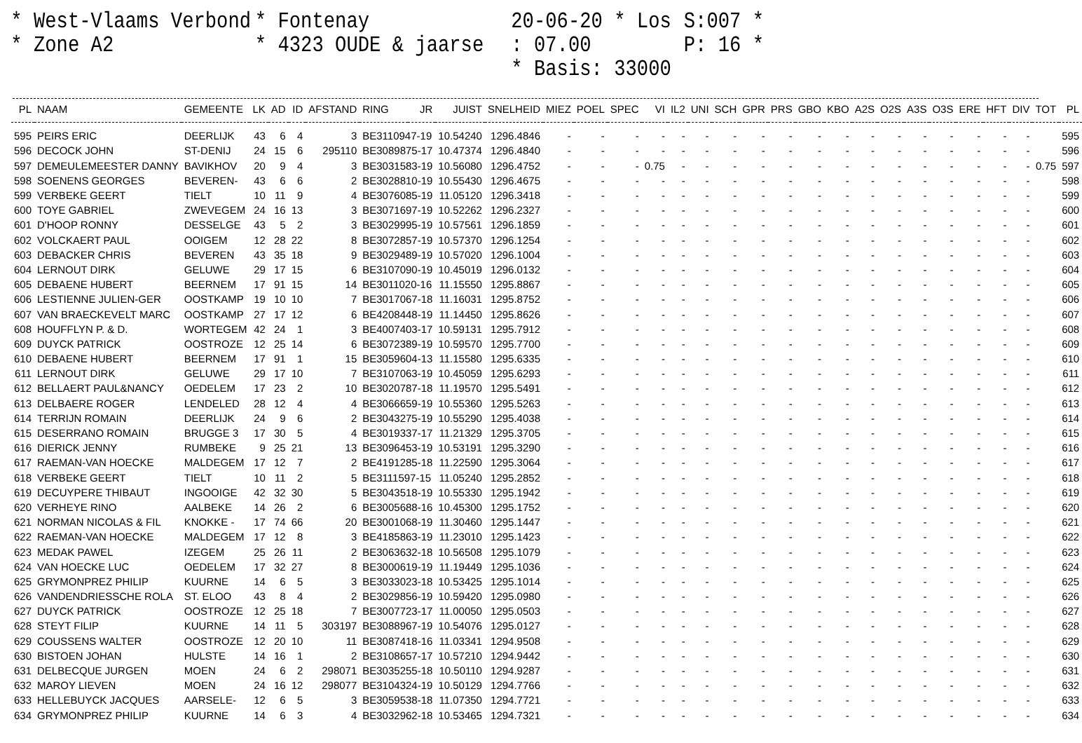* West-Vlaams Verbond
* Zone A2
* Fontenay
* 4323 OUDE & jaarse
20-06-20 * Los : 07.00
* Basis: 33000
S:007 *
P: 16 *
| PL | NAAM | GEMEENTE | LK | AD | ID | AFSTAND | RING | JR | JUIST | SNELHEID | MIEZ | POEL | SPEC | VI | IL2 | UNI | SCH | GPR | PRS | GBO | KBO | A2S | O2S | A3S | O3S | ERE | HFT | DIV | TOT | PL |
| --- | --- | --- | --- | --- | --- | --- | --- | --- | --- | --- | --- | --- | --- | --- | --- | --- | --- | --- | --- | --- | --- | --- | --- | --- | --- | --- | --- | --- | --- | --- |
| 595 | PEIRS ERIC | DEERLIJK | 43 | 6 | 4 | 3 | BE3110947-19 | | 10.54240 | 1296.4846 | - | - | - | - | - | - | - | - | - | - | - | - | - | - | - | - | - | - | | 595 |
| 596 | DECOCK JOHN | ST-DENIJ | 24 | 15 | 6 | 295110 | BE3089875-17 | | 10.47374 | 1296.4840 | - | - | - | - | - | - | - | - | - | - | - | - | - | - | - | - | - | - | | 596 |
| 597 | DEMEULEMEESTER DANNY | BAVIKHOV | 20 | 9 | 4 | 3 | BE3031583-19 | | 10.56080 | 1296.4752 | - | - | - | 0.75 | - | - | - | - | - | - | - | - | - | - | - | - | - | - | 0.75 | 597 |
| 598 | SOENENS GEORGES | BEVEREN- | 43 | 6 | 6 | 2 | BE3028810-19 | | 10.55430 | 1296.4675 | - | - | - | - | - | - | - | - | - | - | - | - | - | - | - | - | - | - | | 598 |
| 599 | VERBEKE GEERT | TIELT | 10 | 11 | 9 | 4 | BE3076085-19 | | 11.05120 | 1296.3418 | - | - | - | - | - | - | - | - | - | - | - | - | - | - | - | - | - | - | | 599 |
| 600 | TOYE GABRIEL | ZWEVEGEM | 24 | 16 | 13 | 3 | BE3071697-19 | | 10.52262 | 1296.2327 | - | - | - | - | - | - | - | - | - | - | - | - | - | - | - | - | - | - | | 600 |
| 601 | D'HOOP RONNY | DESSELGE | 43 | 5 | 2 | 3 | BE3029995-19 | | 10.57561 | 1296.1859 | - | - | - | - | - | - | - | - | - | - | - | - | - | - | - | - | - | - | | 601 |
| 602 | VOLCKAERT PAUL | OOIGEM | 12 | 28 | 22 | 8 | BE3072857-19 | | 10.57370 | 1296.1254 | - | - | - | - | - | - | - | - | - | - | - | - | - | - | - | - | - | - | | 602 |
| 603 | DEBACKER CHRIS | BEVEREN | 43 | 35 | 18 | 9 | BE3029489-19 | | 10.57020 | 1296.1004 | - | - | - | - | - | - | - | - | - | - | - | - | - | - | - | - | - | - | | 603 |
| 604 | LERNOUT DIRK | GELUWE | 29 | 17 | 15 | 6 | BE3107090-19 | | 10.45019 | 1296.0132 | - | - | - | - | - | - | - | - | - | - | - | - | - | - | - | - | - | - | | 604 |
| 605 | DEBAENE HUBERT | BEERNEM | 17 | 91 | 15 | 14 | BE3011020-16 | | 11.15550 | 1295.8867 | - | - | - | - | - | - | - | - | - | - | - | - | - | - | - | - | - | - | | 605 |
| 606 | LESTIENNE JULIEN-GER | OOSTKAMP | 19 | 10 | 10 | 7 | BE3017067-18 | | 11.16031 | 1295.8752 | - | - | - | - | - | - | - | - | - | - | - | - | - | - | - | - | - | - | | 606 |
| 607 | VAN BRAECKEVELT MARC | OOSTKAMP | 27 | 17 | 12 | 6 | BE4208448-19 | | 11.14450 | 1295.8626 | - | - | - | - | - | - | - | - | - | - | - | - | - | - | - | - | - | - | | 607 |
| 608 | HOUFFLYN P. & D. | WORTEGEM | 42 | 24 | 1 | 3 | BE4007403-17 | | 10.59131 | 1295.7912 | - | - | - | - | - | - | - | - | - | - | - | - | - | - | - | - | - | - | | 608 |
| 609 | DUYCK PATRICK | OOSTROZE | 12 | 25 | 14 | 6 | BE3072389-19 | | 10.59570 | 1295.7700 | - | - | - | - | - | - | - | - | - | - | - | - | - | - | - | - | - | - | | 609 |
| 610 | DEBAENE HUBERT | BEERNEM | 17 | 91 | 1 | 15 | BE3059604-13 | | 11.15580 | 1295.6335 | - | - | - | - | - | - | - | - | - | - | - | - | - | - | - | - | - | - | | 610 |
| 611 | LERNOUT DIRK | GELUWE | 29 | 17 | 10 | 7 | BE3107063-19 | | 10.45059 | 1295.6293 | - | - | - | - | - | - | - | - | - | - | - | - | - | - | - | - | - | - | | 611 |
| 612 | BELLAERT PAUL&NANCY | OEDELEM | 17 | 23 | 2 | 10 | BE3020787-18 | | 11.19570 | 1295.5491 | - | - | - | - | - | - | - | - | - | - | - | - | - | - | - | - | - | - | | 612 |
| 613 | DELBAERE ROGER | LENDELED | 28 | 12 | 4 | 4 | BE3066659-19 | | 10.55360 | 1295.5263 | - | - | - | - | - | - | - | - | - | - | - | - | - | - | - | - | - | - | | 613 |
| 614 | TERRIJN ROMAIN | DEERLIJK | 24 | 9 | 6 | 2 | BE3043275-19 | | 10.55290 | 1295.4038 | - | - | - | - | - | - | - | - | - | - | - | - | - | - | - | - | - | - | | 614 |
| 615 | DESERRANO ROMAIN | BRUGGE 3 | 17 | 30 | 5 | 4 | BE3019337-17 | | 11.21329 | 1295.3705 | - | - | - | - | - | - | - | - | - | - | - | - | - | - | - | - | - | - | | 615 |
| 616 | DIERICK JENNY | RUMBEKE | 9 | 25 | 21 | 13 | BE3096453-19 | | 10.53191 | 1295.3290 | - | - | - | - | - | - | - | - | - | - | - | - | - | - | - | - | - | - | | 616 |
| 617 | RAEMAN-VAN HOECKE | MALDEGEM | 17 | 12 | 7 | 2 | BE4191285-18 | | 11.22590 | 1295.3064 | - | - | - | - | - | - | - | - | - | - | - | - | - | - | - | - | - | - | | 617 |
| 618 | VERBEKE GEERT | TIELT | 10 | 11 | 2 | 5 | BE3111597-15 | | 11.05240 | 1295.2852 | - | - | - | - | - | - | - | - | - | - | - | - | - | - | - | - | - | - | | 618 |
| 619 | DECUYPERE THIBAUT | INGOOIGE | 42 | 32 | 30 | 5 | BE3043518-19 | | 10.55330 | 1295.1942 | - | - | - | - | - | - | - | - | - | - | - | - | - | - | - | - | - | - | | 619 |
| 620 | VERHEYE RINO | AALBEKE | 14 | 26 | 2 | 6 | BE3005688-16 | | 10.45300 | 1295.1752 | - | - | - | - | - | - | - | - | - | - | - | - | - | - | - | - | - | - | | 620 |
| 621 | NORMAN NICOLAS & FIL | KNOKKE - | 17 | 74 | 66 | 20 | BE3001068-19 | | 11.30460 | 1295.1447 | - | - | - | - | - | - | - | - | - | - | - | - | - | - | - | - | - | - | | 621 |
| 622 | RAEMAN-VAN HOECKE | MALDEGEM | 17 | 12 | 8 | 3 | BE4185863-19 | | 11.23010 | 1295.1423 | - | - | - | - | - | - | - | - | - | - | - | - | - | - | - | - | - | - | | 622 |
| 623 | MEDAK PAWEL | IZEGEM | 25 | 26 | 11 | 2 | BE3063632-18 | | 10.56508 | 1295.1079 | - | - | - | - | - | - | - | - | - | - | - | - | - | - | - | - | - | - | | 623 |
| 624 | VAN HOECKE LUC | OEDELEM | 17 | 32 | 27 | 8 | BE3000619-19 | | 11.19449 | 1295.1036 | - | - | - | - | - | - | - | - | - | - | - | - | - | - | - | - | - | - | | 624 |
| 625 | GRYMONPREZ PHILIP | KUURNE | 14 | 6 | 5 | 3 | BE3033023-18 | | 10.53425 | 1295.1014 | - | - | - | - | - | - | - | - | - | - | - | - | - | - | - | - | - | - | | 625 |
| 626 | VANDENDRIESSCHE ROLA | ST. ELOO | 43 | 8 | 4 | 2 | BE3029856-19 | | 10.59420 | 1295.0980 | - | - | - | - | - | - | - | - | - | - | - | - | - | - | - | - | - | - | | 626 |
| 627 | DUYCK PATRICK | OOSTROZE | 12 | 25 | 18 | 7 | BE3007723-17 | | 11.00050 | 1295.0503 | - | - | - | - | - | - | - | - | - | - | - | - | - | - | - | - | - | - | | 627 |
| 628 | STEYT FILIP | KUURNE | 14 | 11 | 5 | 303197 | BE3088967-19 | | 10.54076 | 1295.0127 | - | - | - | - | - | - | - | - | - | - | - | - | - | - | - | - | - | - | | 628 |
| 629 | COUSSENS WALTER | OOSTROZE | 12 | 20 | 10 | 11 | BE3087418-16 | | 11.03341 | 1294.9508 | - | - | - | - | - | - | - | - | - | - | - | - | - | - | - | - | - | - | | 629 |
| 630 | BISTOEN JOHAN | HULSTE | 14 | 16 | 1 | 2 | BE3108657-17 | | 10.57210 | 1294.9442 | - | - | - | - | - | - | - | - | - | - | - | - | - | - | - | - | - | - | | 630 |
| 631 | DELBECQUE JURGEN | MOEN | 24 | 6 | 2 | 298071 | BE3035255-18 | | 10.50110 | 1294.9287 | - | - | - | - | - | - | - | - | - | - | - | - | - | - | - | - | - | - | | 631 |
| 632 | MAROY LIEVEN | MOEN | 24 | 16 | 12 | 298077 | BE3104324-19 | | 10.50129 | 1294.7766 | - | - | - | - | - | - | - | - | - | - | - | - | - | - | - | - | - | - | | 632 |
| 633 | HELLEBUYCK JACQUES | AARSELE- | 12 | 6 | 5 | 3 | BE3059538-18 | | 11.07350 | 1294.7721 | - | - | - | - | - | - | - | - | - | - | - | - | - | - | - | - | - | - | | 633 |
| 634 | GRYMONPREZ PHILIP | KUURNE | 14 | 6 | 3 | 4 | BE3032962-18 | | 10.53465 | 1294.7321 | - | - | - | - | - | - | - | - | - | - | - | - | - | - | - | - | - | - | | 634 |